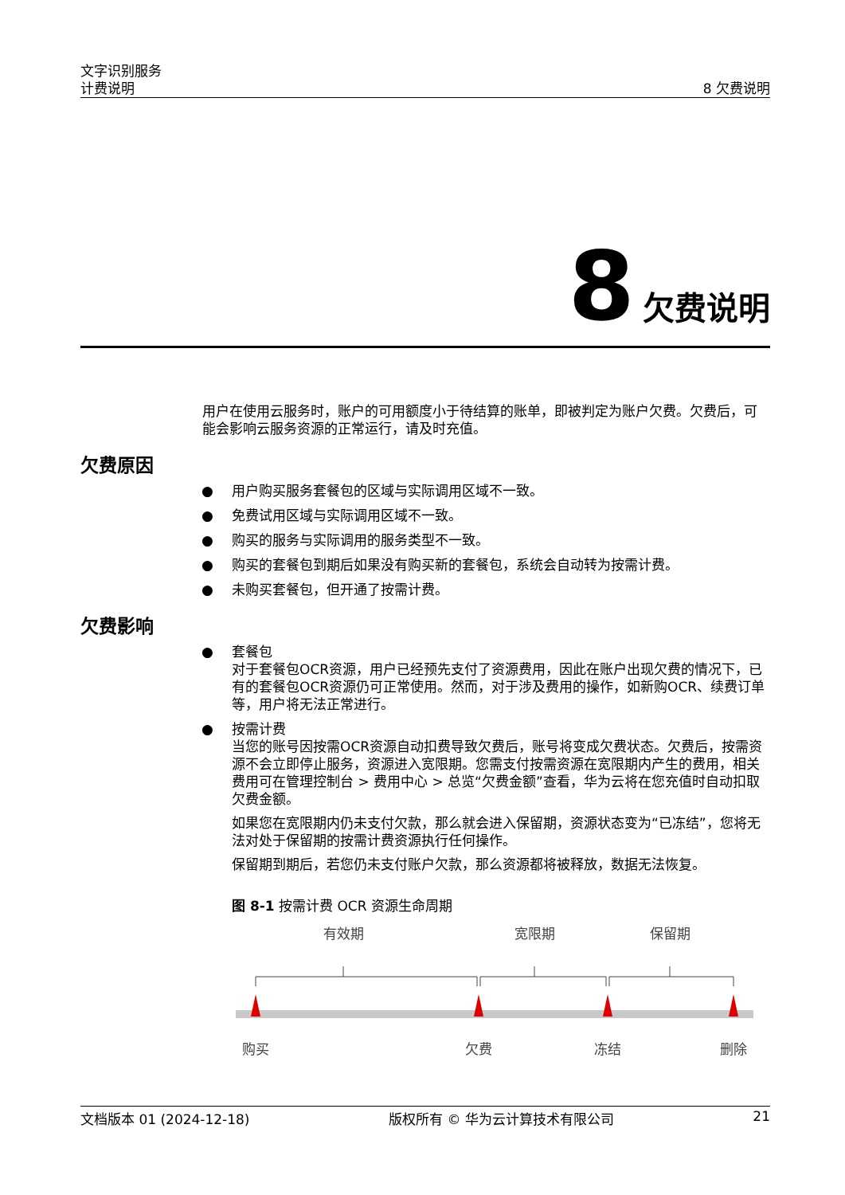文字识别服务
计费说明
8 欠费说明
8 欠费说明
用户在使用云服务时，账户的可用额度小于待结算的账单，即被判定为账户欠费。欠费后，可能会影响云服务资源的正常运行，请及时充值。
欠费原因
● 用户购买服务套餐包的区域与实际调用区域不一致。
● 免费试用区域与实际调用区域不一致。
● 购买的服务与实际调用的服务类型不一致。
● 购买的套餐包到期后如果没有购买新的套餐包，系统会自动转为按需计费。
● 未购买套餐包，但开通了按需计费。
欠费影响
● 套餐包
对于套餐包OCR资源，用户已经预先支付了资源费用，因此在账户出现欠费的情况下，已有的套餐包OCR资源仍可正常使用。然而，对于涉及费用的操作，如新购OCR、续费订单等，用户将无法正常进行。
● 按需计费
当您的账号因按需OCR资源自动扣费导致欠费后，账号将变成欠费状态。欠费后，按需资源不会立即停止服务，资源进入宽限期。您需支付按需资源在宽限期内产生的费用，相关费用可在管理控制台 > 费用中心 > 总览“欠费金额”查看，华为云将在您充值时自动扣取欠费金额。
如果您在宽限期内仍未支付欠款，那么就会进入保留期，资源状态变为“已冻结”，您将无法对处于保留期的按需计费资源执行任何操作。
保留期到期后，若您仍未支付账户欠款，那么资源都将被释放，数据无法恢复。
图 8-1 按需计费 OCR 资源生命周期
有效期
宽限期
保留期
购买
欠费
冻结
删除
文档版本 01 (2024-12-18) 版权所有 © 华为云计算技术有限公司 21